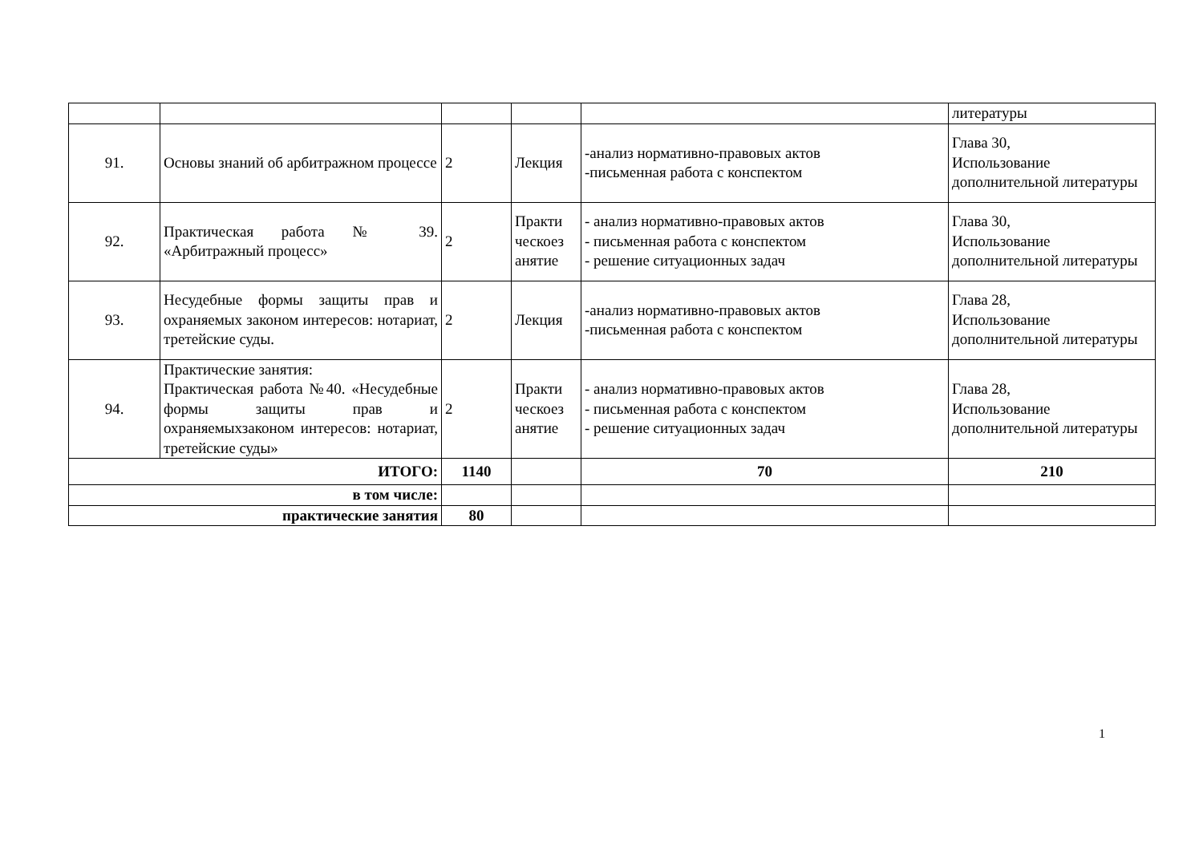| | | | | | литературы |
| 91. | Основы знаний об арбитражном процессе | 2 | Лекция | -анализ нормативно-правовых актов -письменная работа с конспектом | Глава 30, Использование дополнительной литературы |
| 92. | Практическая работа № 39. «Арбитражный процесс» | 2 | Практи ческоез анятие | - анализ нормативно-правовых актов - письменная работа с конспектом - решение ситуационных задач | Глава 30, Использование дополнительной литературы |
| 93. | Несудебные формы защиты прав и охраняемых законом интересов: нотариат, третейские суды. | 2 | Лекция | -анализ нормативно-правовых актов -письменная работа с конспектом | Глава 28, Использование дополнительной литературы |
| 94. | Практические занятия: Практическая работа №40. «Несудебные формы защиты прав и охраняемыхзаконом интересов: нотариат, третейские суды» | 2 | Практи ческоез анятие | - анализ нормативно-правовых актов - письменная работа с конспектом - решение ситуационных задач | Глава 28, Использование дополнительной литературы |
| ИТОГО: | | 1140 | | 70 | 210 |
| в том числе: | | | | | |
| практические занятия | | 80 | | | |
1